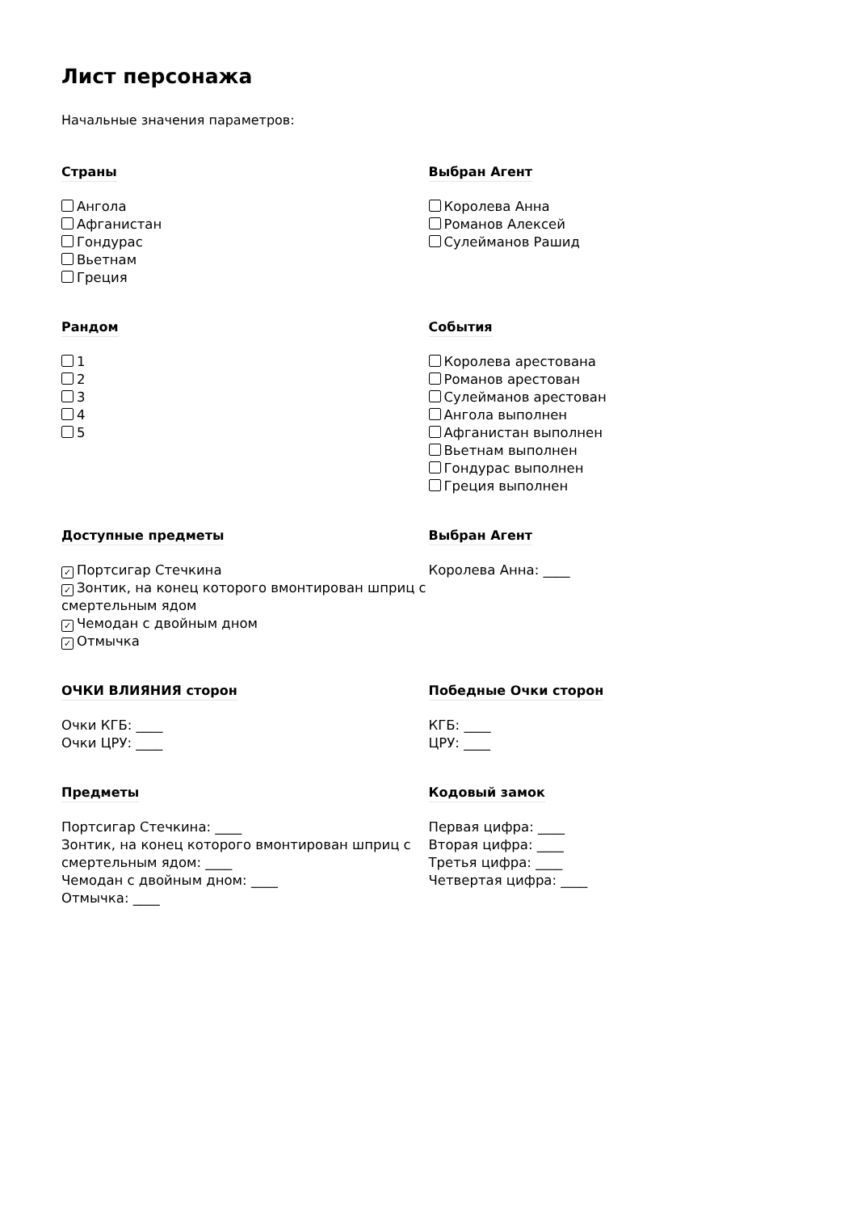Лист персонажа
Начальные значения параметров:
Страны
Ангола
Афганистан
Гондурас
Вьетнам
Греция
Выбран Агент
Королева Анна
Романов Алексей
Сулейманов Рашид
Рандом
1
2
3
4
5
События
Королева арестована
Романов арестован
Сулейманов арестован
Ангола выполнен
Афганистан выполнен
Вьетнам выполнен
Гондурас выполнен
Греция выполнен
Доступные предметы
✓ Портсигар Стечкина
✓ Зонтик, на конец которого вмонтирован шприц с смертельным ядом
✓ Чемодан с двойным дном
✓ Отмычка
Выбран Агент
Королева Анна: ____
ОЧКИ ВЛИЯНИЯ сторон
Очки КГБ: ____
Очки ЦРУ: ____
Победные Очки сторон
КГБ: ____
ЦРУ: ____
Предметы
Портсигар Стечкина: ____
Зонтик, на конец которого вмонтирован шприц с смертельным ядом: ____
Чемодан с двойным дном: ____
Отмычка: ____
Кодовый замок
Первая цифра: ____
Вторая цифра: ____
Третья цифра: ____
Четвертая цифра: ____